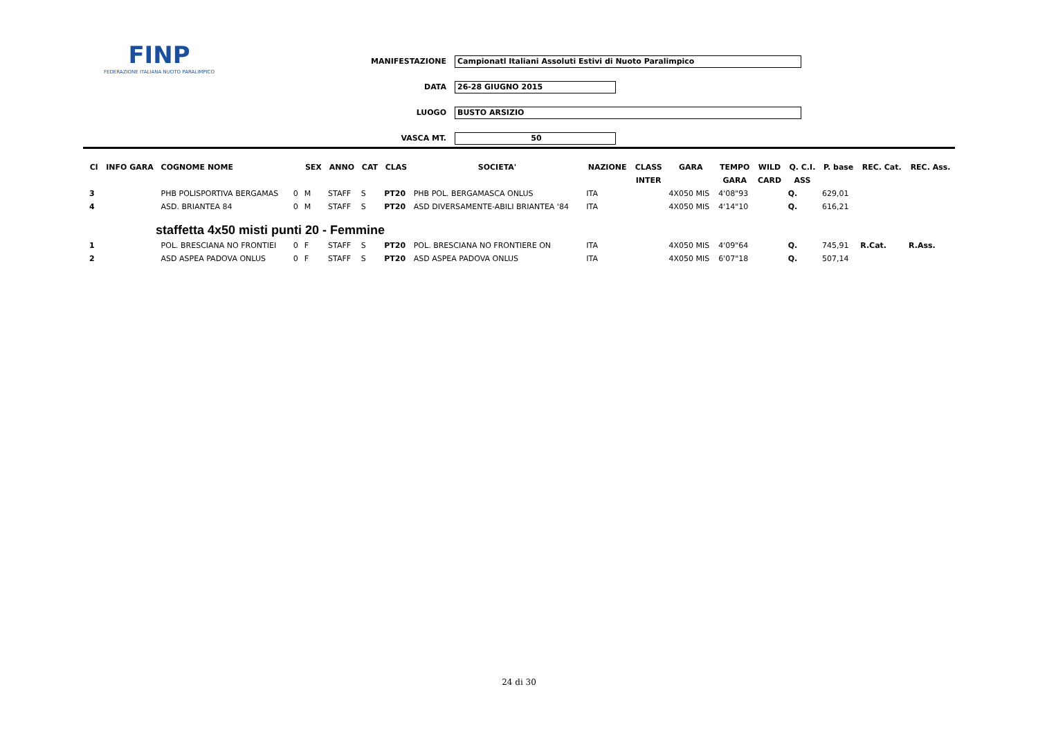FINP
FEDERAZIONE ITALIANA NUOTO PARALIMPICO
MANIFESTAZIONE Campionatl Italiani Assoluti Estivi di Nuoto Paralimpico
DATA 26-28 GIUGNO 2015
LUOGO BUSTO ARSIZIO
VASCA MT. 50
| Cl | INFO GARA | COGNOME NOME | | SEX | ANNO | CAT | CLAS | SOCIETA' | NAZIONE | CLASS | GARA | TEMPO | WILD | Q. C.I. | P. base | REC. Cat. | REC. Ass. |
| --- | --- | --- | --- | --- | --- | --- | --- | --- | --- | --- | --- | --- | --- | --- | --- | --- | --- |
| | | | | | | | | | | INTER | | GARA | CARD | ASS | | | |
| 3 | | PHB POLISPORTIVA BERGAMAS | 0 | M | STAFF | S | PT20 | PHB POL. BERGAMASCA ONLUS | ITA | | 4X050 MIS | 4'08"93 | | Q. | 629,01 | | |
| 4 | | ASD. BRIANTEA 84 | 0 | M | STAFF | S | PT20 | ASD DIVERSAMENTE-ABILI BRIANTEA '84 | ITA | | 4X050 MIS | 4'14"10 | | Q. | 616,21 | | |
| staffetta 4x50 misti punti 20 - Femmine | | | | | | | | | | | | | | | | | |
| 1 | | POL. BRESCIANA NO FRONTIEI | 0 | F | STAFF | S | PT20 | POL. BRESCIANA NO FRONTIERE ON | ITA | | 4X050 MIS | 4'09"64 | | Q. | 745,91 | R.Cat. | R.Ass. |
| 2 | | ASD ASPEA PADOVA ONLUS | 0 | F | STAFF | S | PT20 | ASD ASPEA PADOVA ONLUS | ITA | | 4X050 MIS | 6'07"18 | | Q. | 507,14 | | |
24 di 30